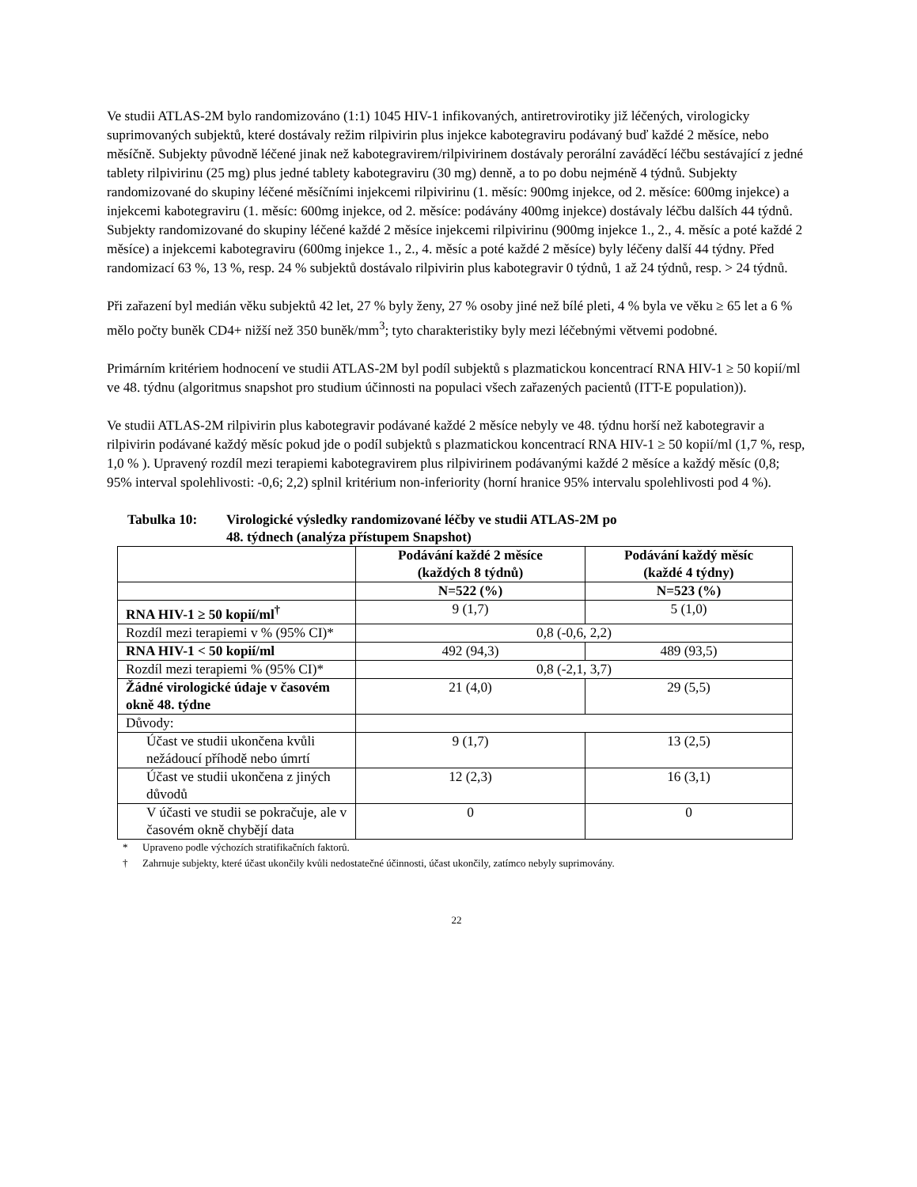Ve studii ATLAS-2M bylo randomizováno (1:1) 1045 HIV-1 infikovaných, antiretrovirotiky již léčených, virologicky suprimovaných subjektů, které dostávaly režim rilpivirin plus injekce kabotegraviru podávaný buď každé 2 měsíce, nebo měsíčně. Subjekty původně léčené jinak než kabotegravirem/rilpivirinem dostávaly perorální zaváděcí léčbu sestávající z jedné tablety rilpivirinu (25 mg) plus jedné tablety kabotegraviru (30 mg) denně, a to po dobu nejméně 4 týdnů. Subjekty randomizované do skupiny léčené měsíčními injekcemi rilpivirinu (1. měsíc: 900mg injekce, od 2. měsíce: 600mg injekce) a injekcemi kabotegraviru (1. měsíc: 600mg injekce, od 2. měsíce: podávány 400mg injekce) dostávaly léčbu dalších 44 týdnů. Subjekty randomizované do skupiny léčené každé 2 měsíce injekcemi rilpivirinu (900mg injekce 1., 2., 4. měsíc a poté každé 2 měsíce) a injekcemi kabotegraviru (600mg injekce 1., 2., 4. měsíc a poté každé 2 měsíce) byly léčeny další 44 týdny. Před randomizací 63 %, 13 %, resp. 24 % subjektů dostávalo rilpivirin plus kabotegravir 0 týdnů, 1 až 24 týdnů, resp. > 24 týdnů.
Při zařazení byl medián věku subjektů 42 let, 27 % byly ženy, 27 % osoby jiné než bílé pleti, 4 % byla ve věku ≥ 65 let a 6 % mělo počty buněk CD4+ nižší než 350 buněk/mm<sup>3</sup>; tyto charakteristiky byly mezi léčebnými větvemi podobné.
Primárním kritériem hodnocení ve studii ATLAS-2M byl podíl subjektů s plazmatickou koncentrací RNA HIV-1 ≥ 50 kopií/ml ve 48. týdnu (algoritmus snapshot pro studium účinnosti na populaci všech zařazených pacientů (ITT-E population)).
Ve studii ATLAS-2M rilpivirin plus kabotegravir podávané každé 2 měsíce nebyly ve 48. týdnu horší než kabotegravir a rilpivirin podávané každý měsíc pokud jde o podíl subjektů s plazmatickou koncentrací RNA HIV-1 ≥ 50 kopií/ml (1,7 %, resp, 1,0 % ). Upravený rozdíl mezi terapiemi kabotegravirem plus rilpivirinem podávanými každé 2 měsíce a každý měsíc (0,8; 95% interval spolehlivosti: -0,6; 2,2) splnil kritérium non-inferiority (horní hranice 95% intervalu spolehlivosti pod 4 %).
Tabulka 10: Virologické výsledky randomizované léčby ve studii ATLAS-2M po
48. týdnech (analýza přístupem Snapshot)
| | Podávání každé 2 měsíce (každých 8 týdnů) | Podávání každý měsíc (každé 4 týdny) |
| --- | --- | --- |
| | N=522 (%) | N=523 (%) |
| RNA HIV-1 ≥ 50 kopií/ml<sup>†</sup> | 9 (1,7) | 5 (1,0) |
| Rozdíl mezi terapiemi v % (95% CI)* | 0,8 (-0,6, 2,2) | |
| RNA HIV-1 < 50 kopií/ml | 492 (94,3) | 489 (93,5) |
| Rozdíl mezi terapiemi % (95% CI)* | 0,8 (-2,1, 3,7) | |
| Žádné virologické údaje v časovém okně 48. týdne | 21 (4,0) | 29 (5,5) |
| Důvody: | | |
| Účast ve studii ukončena kvůli nežádoucí příhodě nebo úmrtí | 9 (1,7) | 13 (2,5) |
| Účast ve studii ukončena z jiných důvodů | 12 (2,3) | 16 (3,1) |
| V účasti ve studii se pokračuje, ale v časovém okně chybějí data | 0 | 0 |
* Upraveno podle výchozích stratifikačních faktorů.
† Zahrnuje subjekty, které účast ukončily kvůli nedostatečné účinnosti, účast ukončily, zatímco nebyly suprimovány.
22